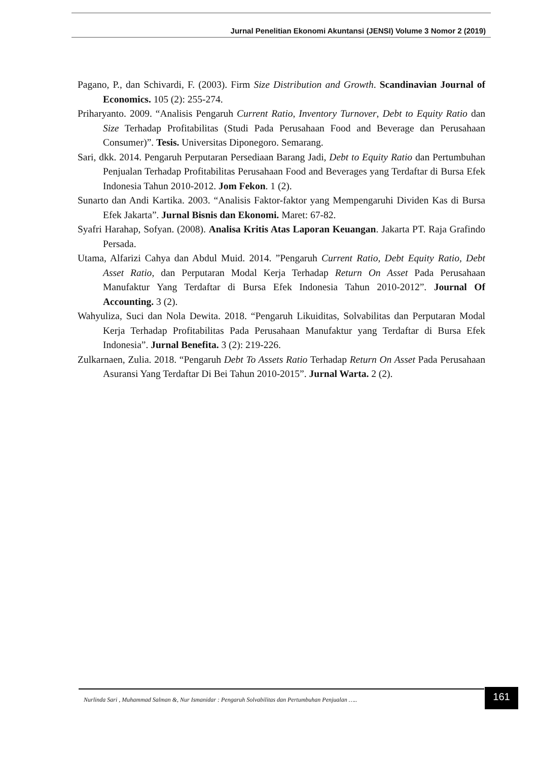Jurnal Penelitian Ekonomi Akuntansi (JENSI) Volume 3 Nomor 2 (2019)
Pagano, P., dan Schivardi, F. (2003). Firm Size Distribution and Growth. Scandinavian Journal of Economics. 105 (2): 255-274.
Priharyanto. 2009. “Analisis Pengaruh Current Ratio, Inventory Turnover, Debt to Equity Ratio dan Size Terhadap Profitabilitas (Studi Pada Perusahaan Food and Beverage dan Perusahaan Consumer)”. Tesis. Universitas Diponegoro. Semarang.
Sari, dkk. 2014. Pengaruh Perputaran Persediaan Barang Jadi, Debt to Equity Ratio dan Pertumbuhan Penjualan Terhadap Profitabilitas Perusahaan Food and Beverages yang Terdaftar di Bursa Efek Indonesia Tahun 2010-2012. Jom Fekon. 1 (2).
Sunarto dan Andi Kartika. 2003. “Analisis Faktor-faktor yang Mempengaruhi Dividen Kas di Bursa Efek Jakarta”. Jurnal Bisnis dan Ekonomi. Maret: 67-82.
Syafri Harahap, Sofyan. (2008). Analisa Kritis Atas Laporan Keuangan. Jakarta PT. Raja Grafindo Persada.
Utama, Alfarizi Cahya dan Abdul Muid. 2014. ”Pengaruh Current Ratio, Debt Equity Ratio, Debt Asset Ratio, dan Perputaran Modal Kerja Terhadap Return On Asset Pada Perusahaan Manufaktur Yang Terdaftar di Bursa Efek Indonesia Tahun 2010-2012”. Journal Of Accounting. 3 (2).
Wahyuliza, Suci dan Nola Dewita. 2018. “Pengaruh Likuiditas, Solvabilitas dan Perputaran Modal Kerja Terhadap Profitabilitas Pada Perusahaan Manufaktur yang Terdaftar di Bursa Efek Indonesia”. Jurnal Benefita. 3 (2): 219-226.
Zulkarnaen, Zulia. 2018. “Pengaruh Debt To Assets Ratio Terhadap Return On Asset Pada Perusahaan Asuransi Yang Terdaftar Di Bei Tahun 2010-2015”. Jurnal Warta. 2 (2).
Nurlinda Sari , Muhammad Salman &, Nur Ismanidar : Pengaruh Solvabilitas dan Pertumbuhan Penjualan …..
161